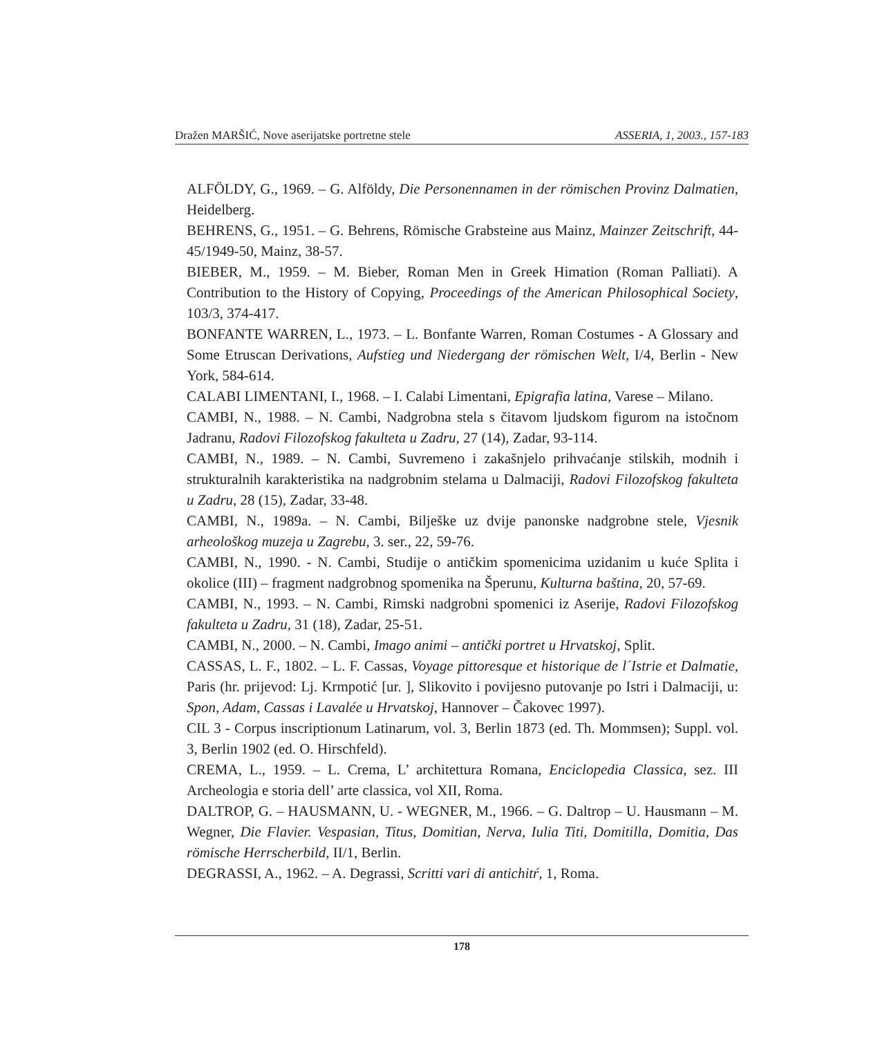Dražen MARŠIĆ, Nove aserijatske portretne stele ASSERIA, 1, 2003., 157-183
ALFÖLDY, G., 1969. – G. Alföldy, Die Personennamen in der römischen Provinz Dalmatien, Heidelberg.
BEHRENS, G., 1951. – G. Behrens, Römische Grabsteine aus Mainz, Mainzer Zeitschrift, 44-45/1949-50, Mainz, 38-57.
BIEBER, M., 1959. – M. Bieber, Roman Men in Greek Himation (Roman Palliati). A Contribution to the History of Copying, Proceedings of the American Philosophical Society, 103/3, 374-417.
BONFANTE WARREN, L., 1973. – L. Bonfante Warren, Roman Costumes - A Glossary and Some Etruscan Derivations, Aufstieg und Niedergang der römischen Welt, I/4, Berlin - New York, 584-614.
CALABI LIMENTANI, I., 1968. – I. Calabi Limentani, Epigrafia latina, Varese – Milano.
CAMBI, N., 1988. – N. Cambi, Nadgrobna stela s čitavom ljudskom figurom na istočnom Jadranu, Radovi Filozofskog fakulteta u Zadru, 27 (14), Zadar, 93-114.
CAMBI, N., 1989. – N. Cambi, Suvremeno i zakašnjelo prihvaćanje stilskih, modnih i strukturalnih karakteristika na nadgrobnim stelama u Dalmaciji, Radovi Filozofskog fakulteta u Zadru, 28 (15), Zadar, 33-48.
CAMBI, N., 1989a. – N. Cambi, Bilješke uz dvije panonske nadgrobne stele, Vjesnik arheološkog muzeja u Zagrebu, 3. ser., 22, 59-76.
CAMBI, N., 1990. - N. Cambi, Studije o antičkim spomenicima uzidanim u kuće Splita i okolice (III) – fragment nadgrobnog spomenika na Šperunu, Kulturna baština, 20, 57-69.
CAMBI, N., 1993. – N. Cambi, Rimski nadgrobni spomenici iz Aserije, Radovi Filozofskog fakulteta u Zadru, 31 (18), Zadar, 25-51.
CAMBI, N., 2000. – N. Cambi, Imago animi – antički portret u Hrvatskoj, Split.
CASSAS, L. F., 1802. – L. F. Cassas, Voyage pittoresque et historique de l´Istrie et Dalmatie, Paris (hr. prijevod: Lj. Krmpotić [ur. ], Slikovito i povijesno putovanje po Istri i Dalmaciji, u: Spon, Adam, Cassas i Lavalée u Hrvatskoj, Hannover – Čakovec 1997).
CIL 3 - Corpus inscriptionum Latinarum, vol. 3, Berlin 1873 (ed. Th. Mommsen); Suppl. vol. 3, Berlin 1902 (ed. O. Hirschfeld).
CREMA, L., 1959. – L. Crema, L’ architettura Romana, Enciclopedia Classica, sez. III Archeologia e storia dell’ arte classica, vol XII, Roma.
DALTROP, G. – HAUSMANN, U. - WEGNER, M., 1966. – G. Daltrop – U. Hausmann – M. Wegner, Die Flavier. Vespasian, Titus, Domitian, Nerva, Iulia Titi, Domitilla, Domitia, Das römische Herrscherbild, II/1, Berlin.
DEGRASSI, A., 1962. – A. Degrassi, Scritti vari di antichitŕ, 1, Roma.
178